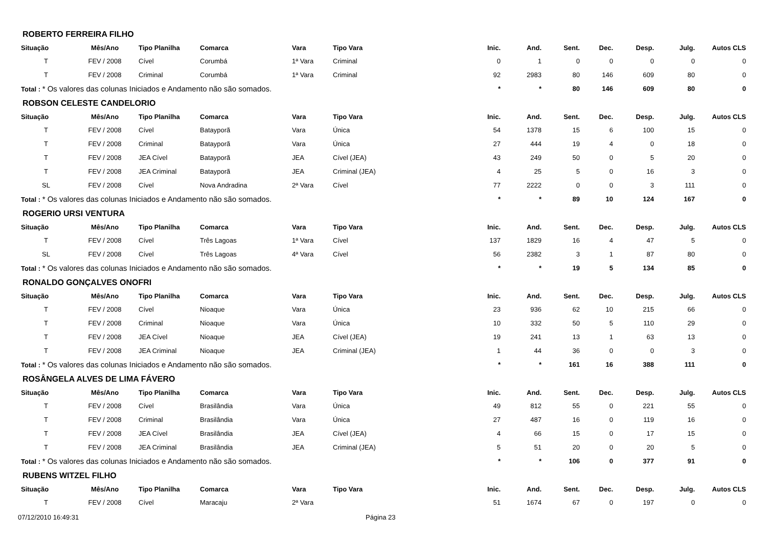ROBERTO FERREIRA FILHO
| Situação | Mês/Ano | Tipo Planilha | Comarca | Vara | Tipo Vara | Inic. | And. | Sent. | Dec. | Desp. | Julg. | Autos CLS |
| --- | --- | --- | --- | --- | --- | --- | --- | --- | --- | --- | --- | --- |
| T | FEV / 2008 | Cível | Corumbá | 1ª Vara | Criminal | 0 | 1 | 0 | 0 | 0 | 0 | 0 |
| T | FEV / 2008 | Criminal | Corumbá | 1ª Vara | Criminal | 92 | 2983 | 80 | 146 | 609 | 80 | 0 |
| Total : * Os valores das colunas Iniciados e Andamento não são somados. | | | | | | * | * | 80 | 146 | 609 | 80 | 0 |
ROBSON CELESTE CANDELORIO
| Situação | Mês/Ano | Tipo Planilha | Comarca | Vara | Tipo Vara | Inic. | And. | Sent. | Dec. | Desp. | Julg. | Autos CLS |
| --- | --- | --- | --- | --- | --- | --- | --- | --- | --- | --- | --- | --- |
| T | FEV / 2008 | Cível | Batayporã | Vara | Única | 54 | 1378 | 15 | 6 | 100 | 15 | 0 |
| T | FEV / 2008 | Criminal | Batayporã | Vara | Única | 27 | 444 | 19 | 4 | 0 | 18 | 0 |
| T | FEV / 2008 | JEA Cível | Batayporã | JEA | Cível (JEA) | 43 | 249 | 50 | 0 | 5 | 20 | 0 |
| T | FEV / 2008 | JEA Criminal | Batayporã | JEA | Criminal (JEA) | 4 | 25 | 5 | 0 | 16 | 3 | 0 |
| SL | FEV / 2008 | Cível | Nova Andradina | 2ª Vara | Cível | 77 | 2222 | 0 | 0 | 3 | 111 | 0 |
| Total : * Os valores das colunas Iniciados e Andamento não são somados. | | | | | | * | * | 89 | 10 | 124 | 167 | 0 |
ROGERIO URSI VENTURA
| Situação | Mês/Ano | Tipo Planilha | Comarca | Vara | Tipo Vara | Inic. | And. | Sent. | Dec. | Desp. | Julg. | Autos CLS |
| --- | --- | --- | --- | --- | --- | --- | --- | --- | --- | --- | --- | --- |
| T | FEV / 2008 | Cível | Três Lagoas | 1ª Vara | Cível | 137 | 1829 | 16 | 4 | 47 | 5 | 0 |
| SL | FEV / 2008 | Cível | Três Lagoas | 4ª Vara | Cível | 56 | 2382 | 3 | 1 | 87 | 80 | 0 |
| Total : * Os valores das colunas Iniciados e Andamento não são somados. | | | | | | * | * | 19 | 5 | 134 | 85 | 0 |
RONALDO GONÇALVES ONOFRI
| Situação | Mês/Ano | Tipo Planilha | Comarca | Vara | Tipo Vara | Inic. | And. | Sent. | Dec. | Desp. | Julg. | Autos CLS |
| --- | --- | --- | --- | --- | --- | --- | --- | --- | --- | --- | --- | --- |
| T | FEV / 2008 | Cível | Nioaque | Vara | Única | 23 | 936 | 62 | 10 | 215 | 66 | 0 |
| T | FEV / 2008 | Criminal | Nioaque | Vara | Única | 10 | 332 | 50 | 5 | 110 | 29 | 0 |
| T | FEV / 2008 | JEA Cível | Nioaque | JEA | Cível (JEA) | 19 | 241 | 13 | 1 | 63 | 13 | 0 |
| T | FEV / 2008 | JEA Criminal | Nioaque | JEA | Criminal (JEA) | 1 | 44 | 36 | 0 | 0 | 3 | 0 |
| Total : * Os valores das colunas Iniciados e Andamento não são somados. | | | | | | * | * | 161 | 16 | 388 | 111 | 0 |
ROSÂNGELA ALVES DE LIMA FÁVERO
| Situação | Mês/Ano | Tipo Planilha | Comarca | Vara | Tipo Vara | Inic. | And. | Sent. | Dec. | Desp. | Julg. | Autos CLS |
| --- | --- | --- | --- | --- | --- | --- | --- | --- | --- | --- | --- | --- |
| T | FEV / 2008 | Cível | Brasilândia | Vara | Única | 49 | 812 | 55 | 0 | 221 | 55 | 0 |
| T | FEV / 2008 | Criminal | Brasilândia | Vara | Única | 27 | 487 | 16 | 0 | 119 | 16 | 0 |
| T | FEV / 2008 | JEA Cível | Brasilândia | JEA | Cível (JEA) | 4 | 66 | 15 | 0 | 17 | 15 | 0 |
| T | FEV / 2008 | JEA Criminal | Brasilândia | JEA | Criminal (JEA) | 5 | 51 | 20 | 0 | 20 | 5 | 0 |
| Total : * Os valores das colunas Iniciados e Andamento não são somados. | | | | | | * | * | 106 | 0 | 377 | 91 | 0 |
RUBENS WITZEL FILHO
| Situação | Mês/Ano | Tipo Planilha | Comarca | Vara | Tipo Vara | Inic. | And. | Sent. | Dec. | Desp. | Julg. | Autos CLS |
| --- | --- | --- | --- | --- | --- | --- | --- | --- | --- | --- | --- | --- |
| T | FEV / 2008 | Cível | Maracaju | 2ª Vara | | 51 | 1674 | 67 | 0 | 197 | 0 | 0 |
07/12/2010 16:49:31 Página 23